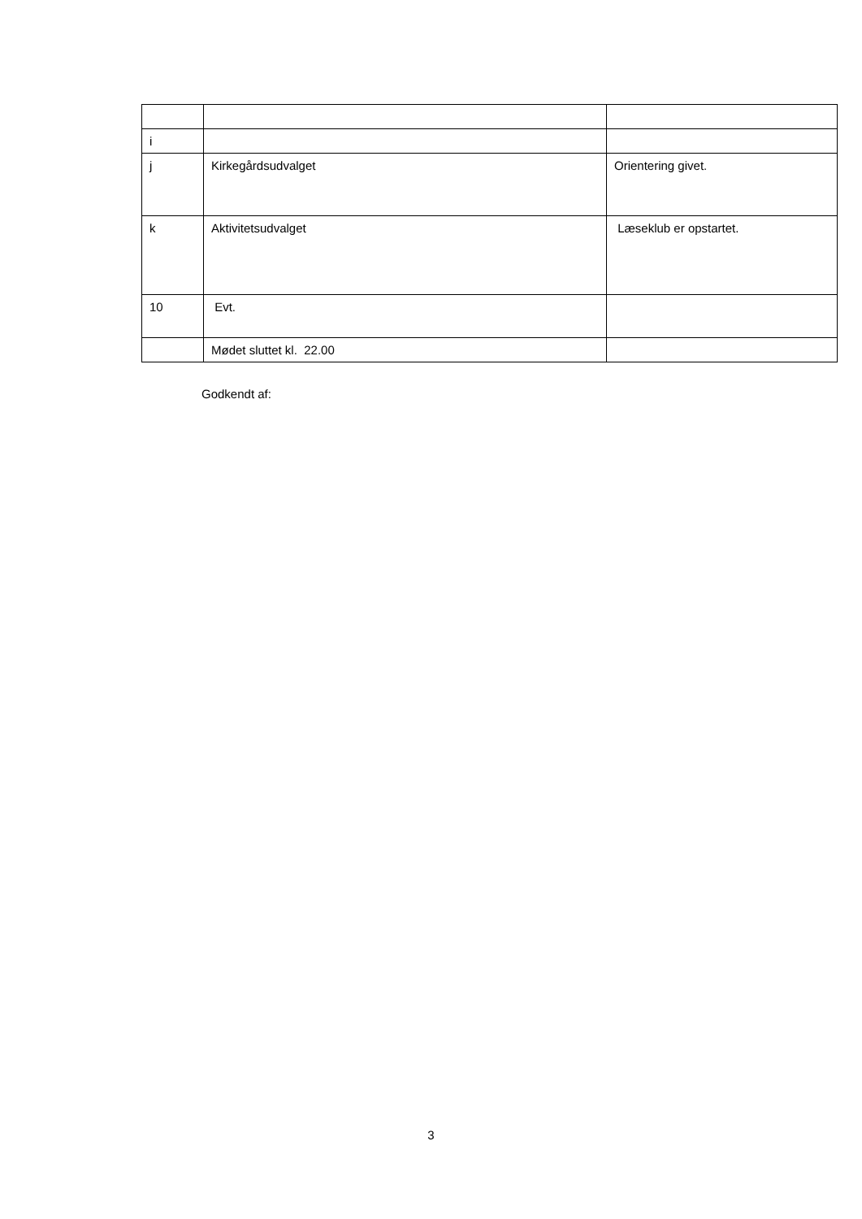| i | | |
| j | Kirkegårdsudvalget | Orientering givet. |
| k | Aktivitetsudvalget | Læseklub er opstartet. |
| 10 | Evt. | |
| | Mødet sluttet kl. 22.00 | |
Godkendt af:
3